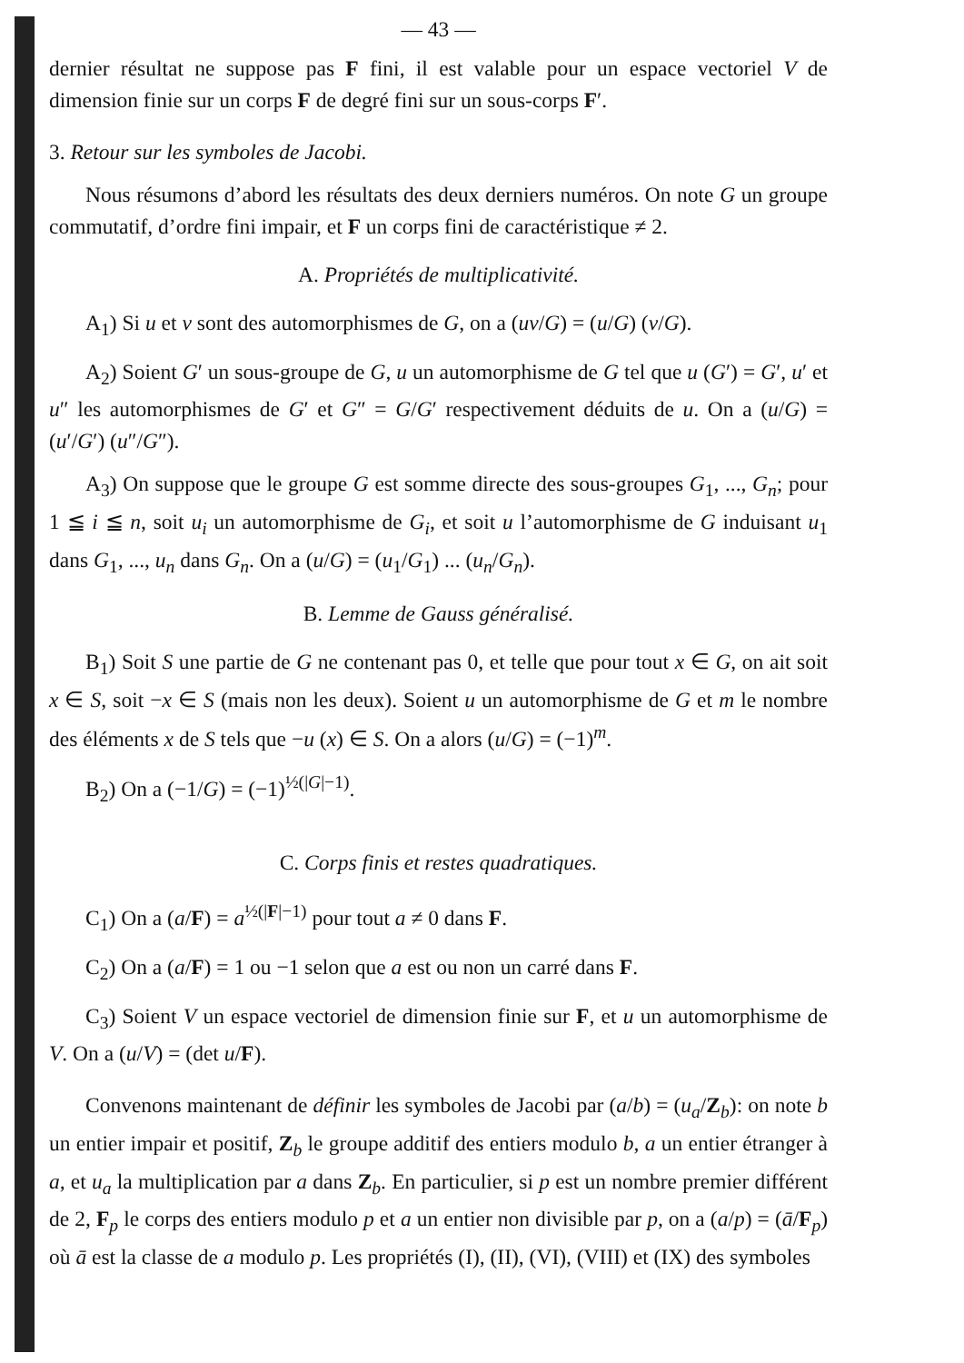— 43 —
dernier résultat ne suppose pas F fini, il est valable pour un espace vectoriel V de dimension finie sur un corps F de degré fini sur un sous-corps F′.
3. Retour sur les symboles de Jacobi.
Nous résumons d’abord les résultats des deux derniers numéros. On note G un groupe commutatif, d’ordre fini impair, et F un corps fini de caractéristique ≠ 2.
A. Propriétés de multiplicativité.
A<sub>1</sub>) Si u et v sont des automorphismes de G, on a (uv/G) = (u/G) (v/G).
A<sub>2</sub>) Soient G′ un sous-groupe de G, u un automorphisme de G tel que u (G′) = G′, u′ et u″ les automorphismes de G′ et G″ = G/G′ respectivement déduits de u. On a (u/G) = (u′/G′) (u″/G″).
A<sub>3</sub>) On suppose que le groupe G est somme directe des sous-groupes G<sub>1</sub>, ..., G<sub>n</sub>; pour 1 ≦ i ≦ n, soit u<sub>i</sub> un automorphisme de G<sub>i</sub>, et soit u l’automorphisme de G induisant u<sub>1</sub> dans G<sub>1</sub>, ..., u<sub>n</sub> dans G<sub>n</sub>. On a (u/G) = (u<sub>1</sub>/G<sub>1</sub>) ... (u<sub>n</sub>/G<sub>n</sub>).
B. Lemme de Gauss généralisé.
B<sub>1</sub>) Soit S une partie de G ne contenant pas 0, et telle que pour tout x ∈ G, on ait soit x ∈ S, soit −x ∈ S (mais non les deux). Soient u un automorphisme de G et m le nombre des éléments x de S tels que −u (x) ∈ S. On a alors (u/G) = (−1)<sup>m</sup>.
B<sub>2</sub>) On a (−1/G) = (−1)<sup>½(|G|−1)</sup>.
C. Corps finis et restes quadratiques.
C<sub>1</sub>) On a (a/F) = a<sup>½(|F|−1)</sup> pour tout a ≠ 0 dans F.
C<sub>2</sub>) On a (a/F) = 1 ou −1 selon que a est ou non un carré dans F.
C<sub>3</sub>) Soient V un espace vectoriel de dimension finie sur F, et u un automorphisme de V. On a (u/V) = (det u/F).
Convenons maintenant de définir les symboles de Jacobi par (a/b) = (u<sub>a</sub>/Z<sub>b</sub>): on note b un entier impair et positif, Z<sub>b</sub> le groupe additif des entiers modulo b, a un entier étranger à a, et u<sub>a</sub> la multiplication par a dans Z<sub>b</sub>. En particulier, si p est un nombre premier différent de 2, F<sub>p</sub> le corps des entiers modulo p et a un entier non divisible par p, on a (a/p) = (ā/F<sub>p</sub>) où ā est la classe de a modulo p. Les propriétés (I), (II), (VI), (VIII) et (IX) des symboles